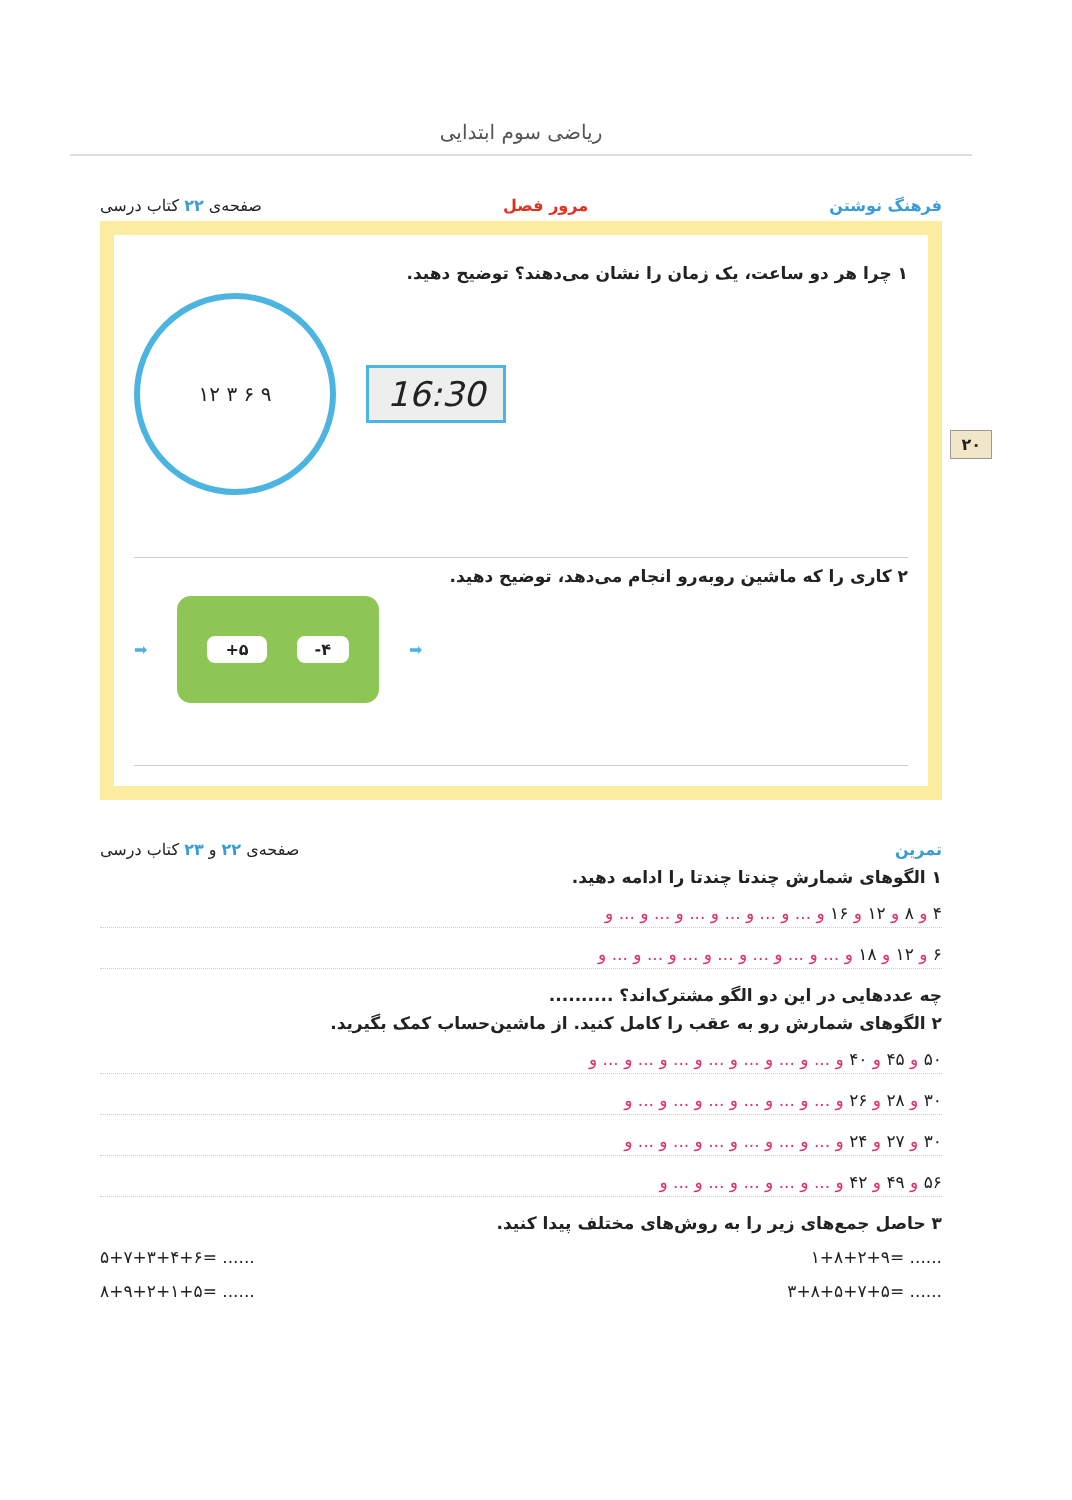ریاضی سوم ابتدایی
۲۰
فرهنگ نوشتن مرور فصل صفحه‌ی ۲۲ کتاب درسی
۱ چرا هر دو ساعت، یک زمان را نشان می‌دهند؟ توضیح دهید.
۱۲ ۳ ۶ ۹
16:30
۲ کاری را که ماشین روبه‌رو انجام می‌دهد، توضیح دهید.
➡
+۵ -۴
➡
تمرین صفحه‌ی ۲۲ و ۲۳ کتاب درسی
۱ الگوهای شمارش چندتا چندتا را ادامه دهید.
۴ و ۸ و ۱۲ و ۱۶ و ... و ... و ... و ... و ... و ... و
۶ و ۱۲ و ۱۸ و ... و ... و ... و ... و ... و ... و ... و
چه عددهایی در این دو الگو مشترک‌اند؟ ..........
۲ الگوهای شمارش رو به عقب را کامل کنید. از ماشین‌حساب کمک بگیرید.
۵۰ و ۴۵ و ۴۰ و ... و ... و ... و ... و ... و ... و ... و
۳۰ و ۲۸ و ۲۶ و ... و ... و ... و ... و ... و ... و
۳۰ و ۲۷ و ۲۴ و ... و ... و ... و ... و ... و ... و
۵۶ و ۴۹ و ۴۲ و ... و ... و ... و ... و ... و
۳ حاصل جمع‌های زیر را به روش‌های مختلف پیدا کنید.
۵+۷+۳+۴+۶= ...... ۱+۸+۲+۹= ......
۸+۹+۲+۱+۵= ...... ۳+۸+۵+۷+۵= ......